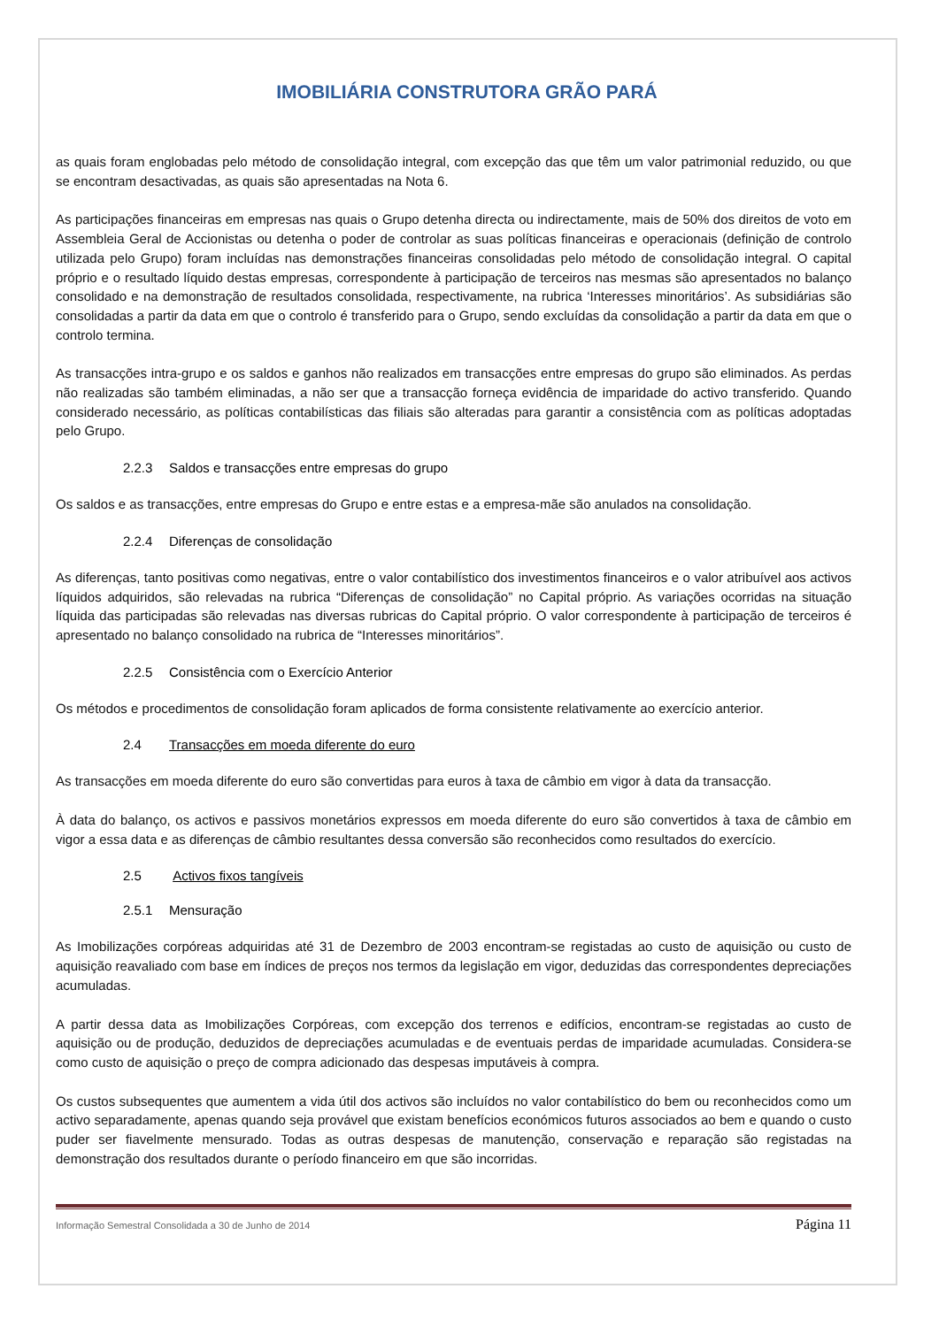IMOBILIÁRIA CONSTRUTORA GRÃO PARÁ
as quais foram englobadas pelo método de consolidação integral, com excepção das que têm um valor patrimonial reduzido, ou que se encontram desactivadas, as quais são apresentadas na Nota 6.
As participações financeiras em empresas nas quais o Grupo detenha directa ou indirectamente, mais de 50% dos direitos de voto em Assembleia Geral de Accionistas ou detenha o poder de controlar as suas políticas financeiras e operacionais (definição de controlo utilizada pelo Grupo) foram incluídas nas demonstrações financeiras consolidadas pelo método de consolidação integral. O capital próprio e o resultado líquido destas empresas, correspondente à participação de terceiros nas mesmas são apresentados no balanço consolidado e na demonstração de resultados consolidada, respectivamente, na rubrica ‘Interesses minoritários’. As subsidiárias são consolidadas a partir da data em que o controlo é transferido para o Grupo, sendo excluídas da consolidação a partir da data em que o controlo termina.
As transacções intra-grupo e os saldos e ganhos não realizados em transacções entre empresas do grupo são eliminados. As perdas não realizadas são também eliminadas, a não ser que a transacção forneça evidência de imparidade do activo transferido. Quando considerado necessário, as políticas contabilísticas das filiais são alteradas para garantir a consistência com as políticas adoptadas pelo Grupo.
2.2.3 Saldos e transacções entre empresas do grupo
Os saldos e as transacções, entre empresas do Grupo e entre estas e a empresa-mãe são anulados na consolidação.
2.2.4 Diferenças de consolidação
As diferenças, tanto positivas como negativas, entre o valor contabilístico dos investimentos financeiros e o valor atribuível aos activos líquidos adquiridos, são relevadas na rubrica “Diferenças de consolidação” no Capital próprio. As variações ocorridas na situação líquida das participadas são relevadas nas diversas rubricas do Capital próprio. O valor correspondente à participação de terceiros é apresentado no balanço consolidado na rubrica de “Interesses minoritários”.
2.2.5 Consistência com o Exercício Anterior
Os métodos e procedimentos de consolidação foram aplicados de forma consistente relativamente ao exercício anterior.
2.4 Transacções em moeda diferente do euro
As transacções em moeda diferente do euro são convertidas para euros à taxa de câmbio em vigor à data da transacção.
À data do balanço, os activos e passivos monetários expressos em moeda diferente do euro são convertidos à taxa de câmbio em vigor a essa data e as diferenças de câmbio resultantes dessa conversão são reconhecidos como resultados do exercício.
2.5 Activos fixos tangíveis
2.5.1 Mensuração
As Imobilizações corpóreas adquiridas até 31 de Dezembro de 2003 encontram-se registadas ao custo de aquisição ou custo de aquisição reavaliado com base em índices de preços nos termos da legislação em vigor, deduzidas das correspondentes depreciações acumuladas.
A partir dessa data as Imobilizações Corpóreas, com excepção dos terrenos e edifícios, encontram-se registadas ao custo de aquisição ou de produção, deduzidos de depreciações acumuladas e de eventuais perdas de imparidade acumuladas. Considera-se como custo de aquisição o preço de compra adicionado das despesas imputáveis à compra.
Os custos subsequentes que aumentem a vida útil dos activos são incluídos no valor contabilístico do bem ou reconhecidos como um activo separadamente, apenas quando seja provável que existam benefícios económicos futuros associados ao bem e quando o custo puder ser fiavelmente mensurado. Todas as outras despesas de manutenção, conservação e reparação são registadas na demonstração dos resultados durante o período financeiro em que são incorridas.
Informação Semestral Consolidada a 30 de Junho de 2014 Página 11